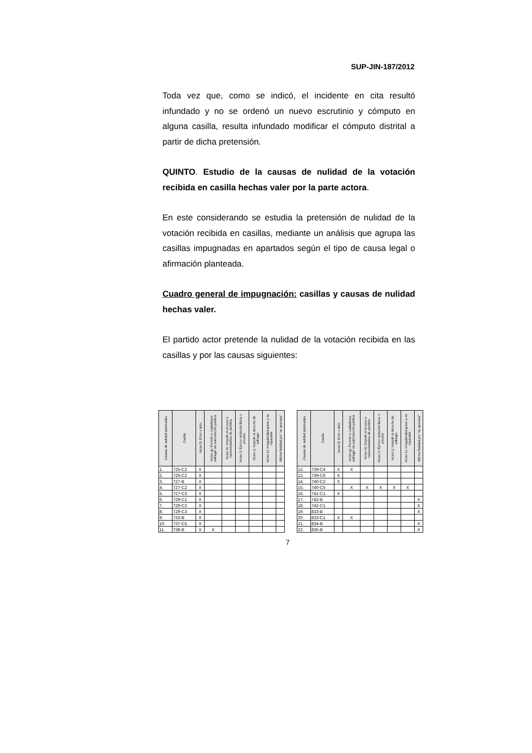SUP-JIN-187/2012
Toda vez que, como se indicó, el incidente en cita resultó infundado y no se ordenó un nuevo escrutinio y cómputo en alguna casilla, resulta infundado modificar el cómputo distrital a partir de dicha pretensión.
QUINTO. Estudio de la causas de nulidad de la votación recibida en casilla hechas valer por la parte actora.
En este considerando se estudia la pretensión de nulidad de la votación recibida en casillas, mediante un análisis que agrupa las casillas impugnadas en apartados según el tipo de causa legal o afirmación planteada.
Cuadro general de impugnación: casillas y causas de nulidad hechas valer.
El partido actor pretende la nulidad de la votación recibida en las casillas y por las causas siguientes:
| Causas de nulidad planteadas | Casilla | Inciso f): Error o dolo | Inciso g): Permitir a ciudadanos sufragar sin autorización jurídica | Inciso h): Impedir el acceso a representantes de partidos | Inciso i): Ejercer violación física o presión | Inciso j): Impedir el derecho de sufragio | Inciso k): Irregularidad grave y no reparable | Afirma Nulidad por "no apertura" |
| --- | --- | --- | --- | --- | --- | --- | --- | --- |
| 1. | 725-C2 | X | | | | | | |
| 2. | 726-C2 | X | | | | | | |
| 3. | 727-B | X | | | | | | |
| 4. | 727-C2 | X | | | | | | |
| 5. | 727-C3 | X | | | | | | |
| 6. | 729-C1 | X | | | | | | |
| 7. | 729-C2 | X | | | | | | |
| 8. | 729-C3 | X | | | | | | |
| 9. | 733-B | X | | | | | | |
| 10. | 737-C5 | X | | | | | | |
| 11. | 738-B | X | X | | | | | |
| Causas de nulidad planteadas | Casilla | Inciso f): Error o dolo | Inciso g): Permitir a ciudadanos sufragar sin autorización jurídica | Inciso h): Impedir el acceso a representantes de partidos | Inciso i): Ejercer violación física o presión | Inciso j): Impedir el derecho de sufragio | Inciso k): Irregularidad grave y no reparable | Afirma Nulidad por "no apertura" |
| --- | --- | --- | --- | --- | --- | --- | --- | --- |
| 12. | 739-C4 | X | X | | | | | |
| 13. | 739-C6 | X | | | | | | |
| 14. | 740-C2 | X | | | | | | |
| 15. | 740-C5 | | X | X | X | X | X | |
| 16. | 741-C1 | X | | | | | | |
| 17. | 742-B | | | | | | | X |
| 18. | 742-C1 | | | | | | | X |
| 19. | 833-B | | | | | | | X |
| 20. | 833-C1 | X | X | | | | | |
| 21. | 834-B | | | | | | | X |
| 22. | 835-B | | | | | | | X |
7